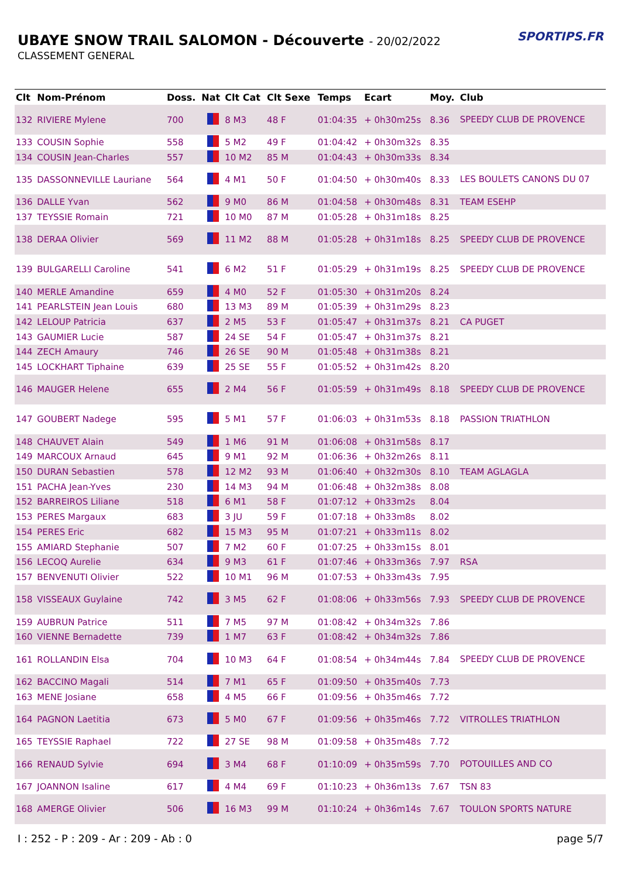UBAYE SNOW TRAIL SALOMON - Découverte - 20/02/2022
CLASSEMENT GENERAL
SPORTIPS.FR
| Clt | Nom-Prénom | Doss. | Nat | Clt Cat | Clt Sexe | Temps | Ecart | Moy. | Club |
| --- | --- | --- | --- | --- | --- | --- | --- | --- | --- |
| 132 | RIVIERE Mylene | 700 | | 8 M3 | 48 F | 01:04:35 | + 0h30m25s | 8.36 | SPEEDY CLUB DE PROVENCE |
| 133 | COUSIN Sophie | 558 | | 5 M2 | 49 F | 01:04:42 | + 0h30m32s | 8.35 | |
| 134 | COUSIN Jean-Charles | 557 | | 10 M2 | 85 M | 01:04:43 | + 0h30m33s | 8.34 | |
| 135 | DASSONNEVILLE Lauriane | 564 | | 4 M1 | 50 F | 01:04:50 | + 0h30m40s | 8.33 | LES BOULETS CANONS DU 07 |
| 136 | DALLE Yvan | 562 | | 9 M0 | 86 M | 01:04:58 | + 0h30m48s | 8.31 | TEAM ESEHP |
| 137 | TEYSSIE Romain | 721 | | 10 M0 | 87 M | 01:05:28 | + 0h31m18s | 8.25 | |
| 138 | DERAA Olivier | 569 | | 11 M2 | 88 M | 01:05:28 | + 0h31m18s | 8.25 | SPEEDY CLUB DE PROVENCE |
| 139 | BULGARELLI Caroline | 541 | | 6 M2 | 51 F | 01:05:29 | + 0h31m19s | 8.25 | SPEEDY CLUB DE PROVENCE |
| 140 | MERLE Amandine | 659 | | 4 M0 | 52 F | 01:05:30 | + 0h31m20s | 8.24 | |
| 141 | PEARLSTEIN Jean Louis | 680 | | 13 M3 | 89 M | 01:05:39 | + 0h31m29s | 8.23 | |
| 142 | LELOUP Patricia | 637 | | 2 M5 | 53 F | 01:05:47 | + 0h31m37s | 8.21 | CA PUGET |
| 143 | GAUMIER Lucie | 587 | | 24 SE | 54 F | 01:05:47 | + 0h31m37s | 8.21 | |
| 144 | ZECH Amaury | 746 | | 26 SE | 90 M | 01:05:48 | + 0h31m38s | 8.21 | |
| 145 | LOCKHART Tiphaine | 639 | | 25 SE | 55 F | 01:05:52 | + 0h31m42s | 8.20 | |
| 146 | MAUGER Helene | 655 | | 2 M4 | 56 F | 01:05:59 | + 0h31m49s | 8.18 | SPEEDY CLUB DE PROVENCE |
| 147 | GOUBERT Nadege | 595 | | 5 M1 | 57 F | 01:06:03 | + 0h31m53s | 8.18 | PASSION TRIATHLON |
| 148 | CHAUVET Alain | 549 | | 1 M6 | 91 M | 01:06:08 | + 0h31m58s | 8.17 | |
| 149 | MARCOUX Arnaud | 645 | | 9 M1 | 92 M | 01:06:36 | + 0h32m26s | 8.11 | |
| 150 | DURAN Sebastien | 578 | | 12 M2 | 93 M | 01:06:40 | + 0h32m30s | 8.10 | TEAM AGLAGLA |
| 151 | PACHA Jean-Yves | 230 | | 14 M3 | 94 M | 01:06:48 | + 0h32m38s | 8.08 | |
| 152 | BARREIROS Liliane | 518 | | 6 M1 | 58 F | 01:07:12 | + 0h33m2s | 8.04 | |
| 153 | PERES Margaux | 683 | | 3 JU | 59 F | 01:07:18 | + 0h33m8s | 8.02 | |
| 154 | PERES Eric | 682 | | 15 M3 | 95 M | 01:07:21 | + 0h33m11s | 8.02 | |
| 155 | AMIARD Stephanie | 507 | | 7 M2 | 60 F | 01:07:25 | + 0h33m15s | 8.01 | |
| 156 | LECOQ Aurelie | 634 | | 9 M3 | 61 F | 01:07:46 | + 0h33m36s | 7.97 | RSA |
| 157 | BENVENUTI Olivier | 522 | | 10 M1 | 96 M | 01:07:53 | + 0h33m43s | 7.95 | |
| 158 | VISSEAUX Guylaine | 742 | | 3 M5 | 62 F | 01:08:06 | + 0h33m56s | 7.93 | SPEEDY CLUB DE PROVENCE |
| 159 | AUBRUN Patrice | 511 | | 7 M5 | 97 M | 01:08:42 | + 0h34m32s | 7.86 | |
| 160 | VIENNE Bernadette | 739 | | 1 M7 | 63 F | 01:08:42 | + 0h34m32s | 7.86 | |
| 161 | ROLLANDIN Elsa | 704 | | 10 M3 | 64 F | 01:08:54 | + 0h34m44s | 7.84 | SPEEDY CLUB DE PROVENCE |
| 162 | BACCINO Magali | 514 | | 7 M1 | 65 F | 01:09:50 | + 0h35m40s | 7.73 | |
| 163 | MENE Josiane | 658 | | 4 M5 | 66 F | 01:09:56 | + 0h35m46s | 7.72 | |
| 164 | PAGNON Laetitia | 673 | | 5 M0 | 67 F | 01:09:56 | + 0h35m46s | 7.72 | VITROLLES TRIATHLON |
| 165 | TEYSSIE Raphael | 722 | | 27 SE | 98 M | 01:09:58 | + 0h35m48s | 7.72 | |
| 166 | RENAUD Sylvie | 694 | | 3 M4 | 68 F | 01:10:09 | + 0h35m59s | 7.70 | POTOUILLES AND CO |
| 167 | JOANNON Isaline | 617 | | 4 M4 | 69 F | 01:10:23 | + 0h36m13s | 7.67 | TSN 83 |
| 168 | AMERGE Olivier | 506 | | 16 M3 | 99 M | 01:10:24 | + 0h36m14s | 7.67 | TOULON SPORTS NATURE |
I : 252 - P : 209 - Ar : 209 - Ab : 0 page 5/7